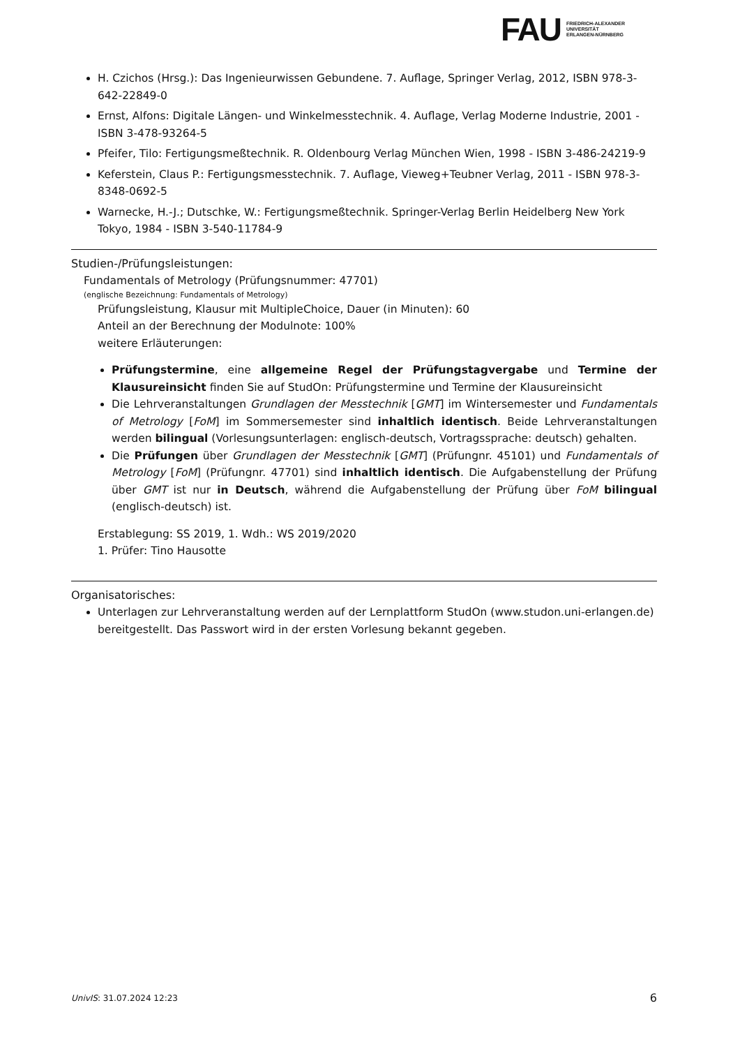FAU FRIEDRICH-ALEXANDER
UNIVERSITÄT
ERLANGEN-NÜRNBERG
H. Czichos (Hrsg.): Das Ingenieurwissen Gebundene. 7. Auflage, Springer Verlag, 2012, ISBN 978-3-642-22849-0
Ernst, Alfons: Digitale Längen- und Winkelmesstechnik. 4. Auflage, Verlag Moderne Industrie, 2001 - ISBN 3-478-93264-5
Pfeifer, Tilo: Fertigungsmeßtechnik. R. Oldenbourg Verlag München Wien, 1998 - ISBN 3-486-24219-9
Keferstein, Claus P.: Fertigungsmesstechnik. 7. Auflage, Vieweg+Teubner Verlag, 2011 - ISBN 978-3-8348-0692-5
Warnecke, H.-J.; Dutschke, W.: Fertigungsmeßtechnik. Springer-Verlag Berlin Heidelberg New York Tokyo, 1984 - ISBN 3-540-11784-9
Studien-/Prüfungsleistungen:
Fundamentals of Metrology (Prüfungsnummer: 47701)
(englische Bezeichnung: Fundamentals of Metrology)
Prüfungsleistung, Klausur mit MultipleChoice, Dauer (in Minuten): 60
Anteil an der Berechnung der Modulnote: 100%
weitere Erläuterungen:
Prüfungstermine, eine allgemeine Regel der Prüfungstagvergabe und Termine der Klausureinsicht finden Sie auf StudOn: Prüfungstermine und Termine der Klausureinsicht
Die Lehrveranstaltungen Grundlagen der Messtechnik [GMT] im Wintersemester und Fundamentals of Metrology [FoM] im Sommersemester sind inhaltlich identisch. Beide Lehrveranstaltungen werden bilingual (Vorlesungsunterlagen: englisch-deutsch, Vortragssprache: deutsch) gehalten.
Die Prüfungen über Grundlagen der Messtechnik [GMT] (Prüfungnr. 45101) und Fundamentals of Metrology [FoM] (Prüfungnr. 47701) sind inhaltlich identisch. Die Aufgabenstellung der Prüfung über GMT ist nur in Deutsch, während die Aufgabenstellung der Prüfung über FoM bilingual (englisch-deutsch) ist.
Erstablegung: SS 2019, 1. Wdh.: WS 2019/2020
1. Prüfer: Tino Hausotte
Organisatorisches:
Unterlagen zur Lehrveranstaltung werden auf der Lernplattform StudOn (www.studon.uni-erlangen.de) bereitgestellt. Das Passwort wird in der ersten Vorlesung bekannt gegeben.
UnivIS: 31.07.2024 12:23 6